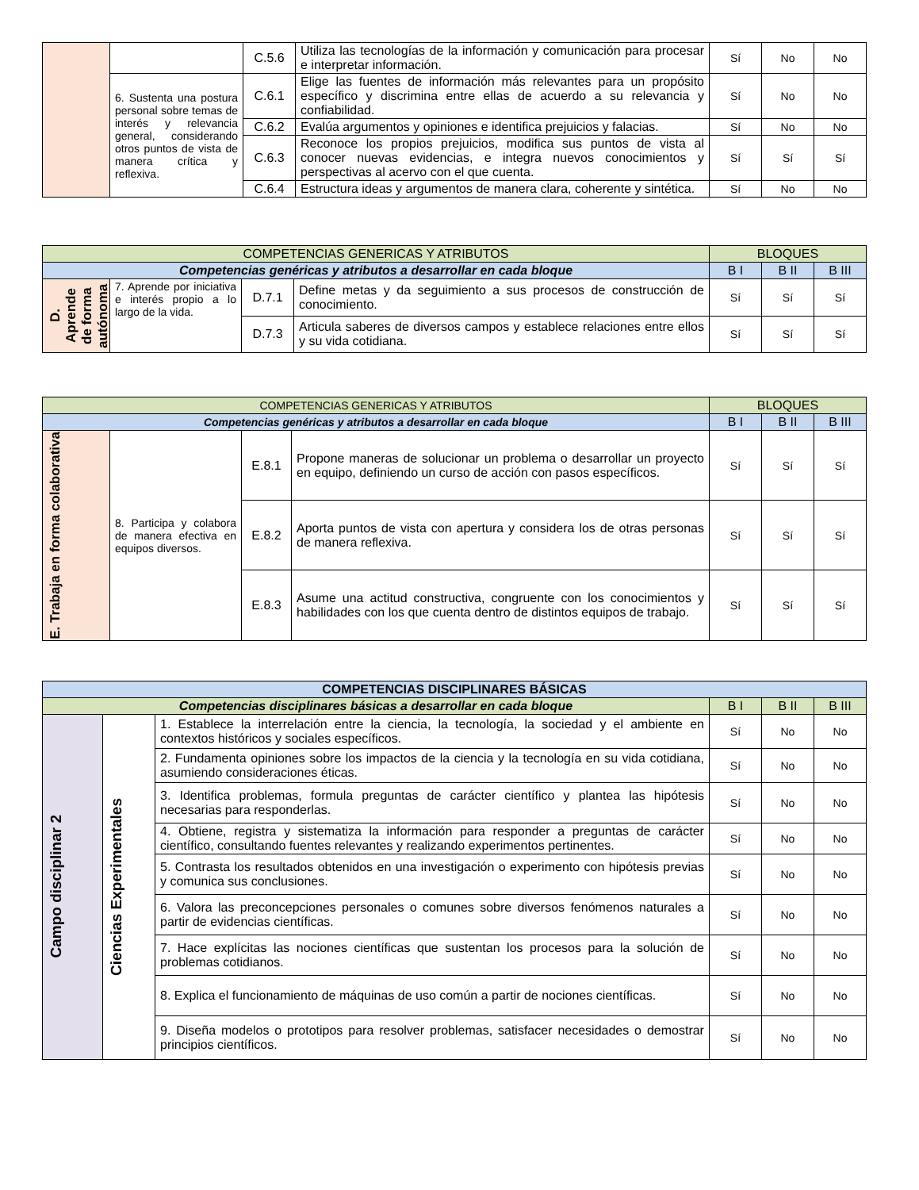| | | C.5.6 | Utiliza las tecnologías de la información y comunicación para procesar e interpretar información. | Sí | No | No |
| | 6. Sustenta una postura personal sobre temas de interés y relevancia general, considerando otros puntos de vista de manera crítica y reflexiva. | C.6.1 | Elige las fuentes de información más relevantes para un propósito específico y discrimina entre ellas de acuerdo a su relevancia y confiabilidad. | Sí | No | No |
| | | C.6.2 | Evalúa argumentos y opiniones e identifica prejuicios y falacias. | Sí | No | No |
| | | C.6.3 | Reconoce los propios prejuicios, modifica sus puntos de vista al conocer nuevas evidencias, e integra nuevos conocimientos y perspectivas al acervo con el que cuenta. | Sí | Sí | Sí |
| | | C.6.4 | Estructura ideas y argumentos de manera clara, coherente y sintética. | Sí | No | No |
| COMPETENCIAS GENERICAS Y ATRIBUTOS | | | | BLOQUES | | |
| --- | --- | --- | --- | --- | --- | --- |
| Competencias genéricas y atributos a desarrollar en cada bloque | | | | B I | B II | B III |
| D. Aprende de forma autónoma | 7. Aprende por iniciativa e interés propio a lo largo de la vida. | D.7.1 | Define metas y da seguimiento a sus procesos de construcción de conocimiento. | Sí | Sí | Sí |
| | | D.7.3 | Articula saberes de diversos campos y establece relaciones entre ellos y su vida cotidiana. | Sí | Sí | Sí |
| COMPETENCIAS GENERICAS Y ATRIBUTOS | | | | BLOQUES | | |
| --- | --- | --- | --- | --- | --- | --- |
| Competencias genéricas y atributos a desarrollar en cada bloque | | | | B I | B II | B III |
| E. Trabaja en forma colaborativa | 8. Participa y colabora de manera efectiva en equipos diversos. | E.8.1 | Propone maneras de solucionar un problema o desarrollar un proyecto en equipo, definiendo un curso de acción con pasos específicos. | Sí | Sí | Sí |
| | | E.8.2 | Aporta puntos de vista con apertura y considera los de otras personas de manera reflexiva. | Sí | Sí | Sí |
| | | E.8.3 | Asume una actitud constructiva, congruente con los conocimientos y habilidades con los que cuenta dentro de distintos equipos de trabajo. | Sí | Sí | Sí |
| COMPETENCIAS DISCIPLINARES BÁSICAS | | | | | |
| --- | --- | --- | --- | --- | --- |
| Competencias disciplinares básicas a desarrollar en cada bloque | | | B I | B II | B III |
| Campo disciplinar 2 | Ciencias Experimentales | 1. Establece la interrelación entre la ciencia, la tecnología, la sociedad y el ambiente en contextos históricos y sociales específicos. | Sí | No | No |
| | | 2. Fundamenta opiniones sobre los impactos de la ciencia y la tecnología en su vida cotidiana, asumiendo consideraciones éticas. | Sí | No | No |
| | | 3. Identifica problemas, formula preguntas de carácter científico y plantea las hipótesis necesarias para responderlas. | Sí | No | No |
| | | 4. Obtiene, registra y sistematiza la información para responder a preguntas de carácter científico, consultando fuentes relevantes y realizando experimentos pertinentes. | Sí | No | No |
| | | 5. Contrasta los resultados obtenidos en una investigación o experimento con hipótesis previas y comunica sus conclusiones. | Sí | No | No |
| | | 6. Valora las preconcepciones personales o comunes sobre diversos fenómenos naturales a partir de evidencias científicas. | Sí | No | No |
| | | 7. Hace explícitas las nociones científicas que sustentan los procesos para la solución de problemas cotidianos. | Sí | No | No |
| | | 8. Explica el funcionamiento de máquinas de uso común a partir de nociones científicas. | Sí | No | No |
| | | 9. Diseña modelos o prototipos para resolver problemas, satisfacer necesidades o demostrar principios científicos. | Sí | No | No |